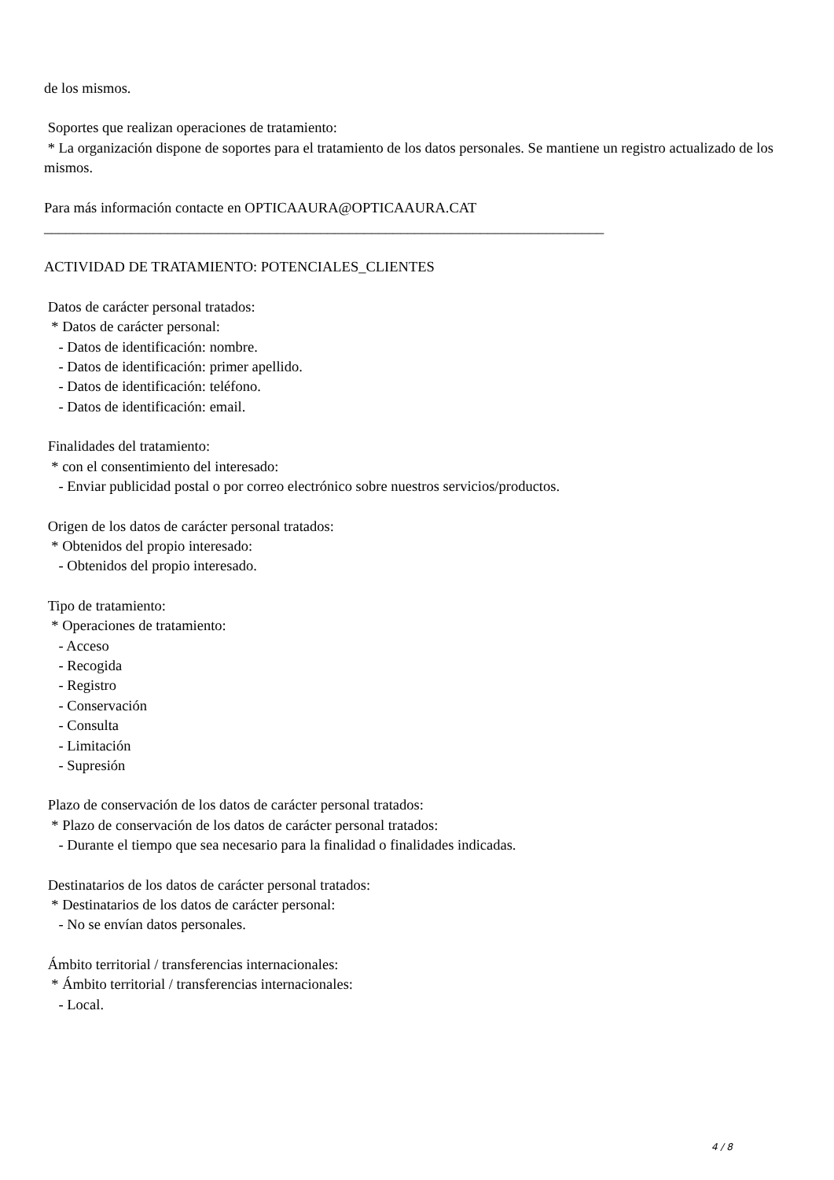de los mismos.
Soportes que realizan operaciones de tratamiento:
* La organización dispone de soportes para el tratamiento de los datos personales. Se mantiene un registro actualizado de los mismos.
Para más información contacte en OPTICAAURA@OPTICAAURA.CAT
_____________________________________________________________________________
ACTIVIDAD DE TRATAMIENTO: POTENCIALES_CLIENTES
Datos de carácter personal tratados:
* Datos de carácter personal:
- Datos de identificación: nombre.
- Datos de identificación: primer apellido.
- Datos de identificación: teléfono.
- Datos de identificación: email.
Finalidades del tratamiento:
* con el consentimiento del interesado:
- Enviar publicidad postal o por correo electrónico sobre nuestros servicios/productos.
Origen de los datos de carácter personal tratados:
* Obtenidos del propio interesado:
- Obtenidos del propio interesado.
Tipo de tratamiento:
* Operaciones de tratamiento:
- Acceso
- Recogida
- Registro
- Conservación
- Consulta
- Limitación
- Supresión
Plazo de conservación de los datos de carácter personal tratados:
* Plazo de conservación de los datos de carácter personal tratados:
- Durante el tiempo que sea necesario para la finalidad o finalidades indicadas.
Destinatarios de los datos de carácter personal tratados:
* Destinatarios de los datos de carácter personal:
- No se envían datos personales.
Ámbito territorial / transferencias internacionales:
* Ámbito territorial / transferencias internacionales:
- Local.
4 / 8